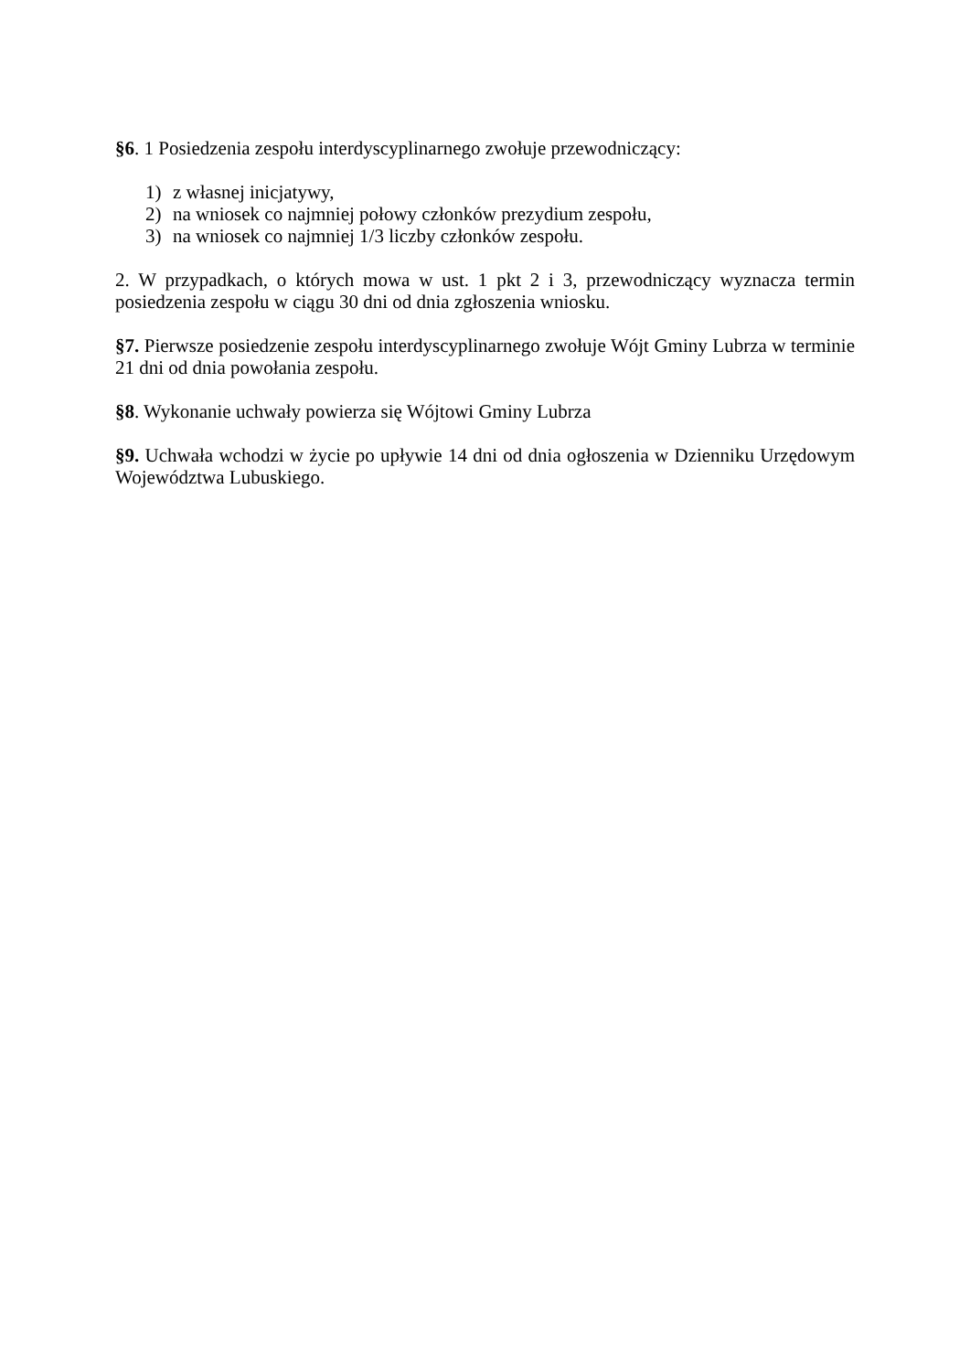§6. 1 Posiedzenia zespołu interdyscyplinarnego zwołuje przewodniczący:
1) z własnej inicjatywy,
2) na wniosek co najmniej połowy członków prezydium zespołu,
3) na wniosek co najmniej 1/3 liczby członków zespołu.
2. W przypadkach, o których mowa w ust. 1 pkt 2 i 3, przewodniczący wyznacza termin posiedzenia zespołu w ciągu 30 dni od dnia zgłoszenia wniosku.
§7. Pierwsze posiedzenie zespołu interdyscyplinarnego zwołuje Wójt Gminy Lubrza w terminie 21 dni od dnia powołania zespołu.
§8. Wykonanie uchwały powierza się Wójtowi Gminy Lubrza
§9. Uchwała wchodzi w życie po upływie 14 dni od dnia ogłoszenia w Dzienniku Urzędowym Województwa Lubuskiego.